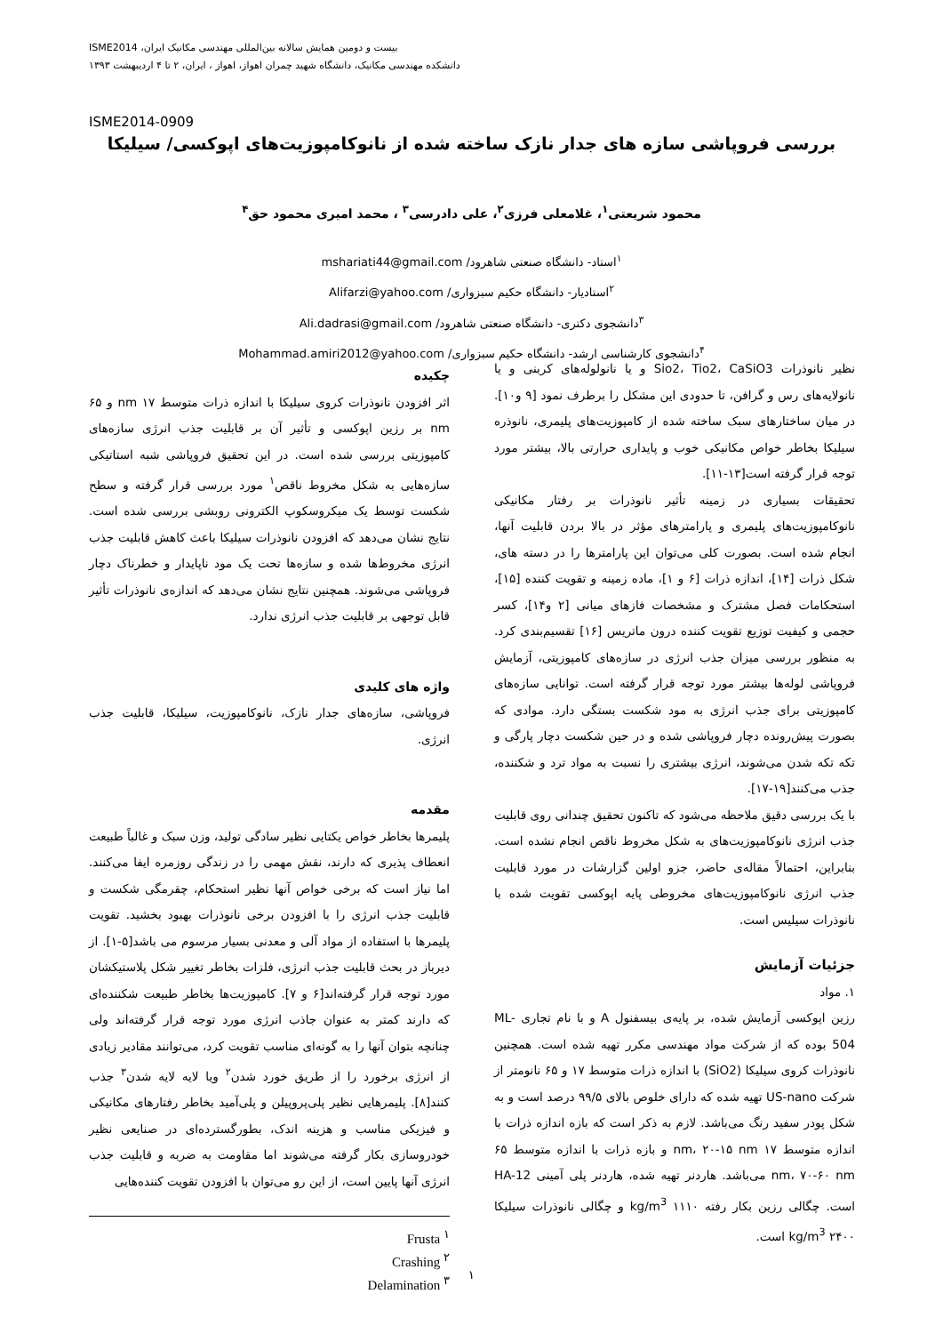بیست و دومین همایش سالانه بین‌المللی مهندسی مکانیک ایران، ISME2014
دانشکده مهندسی مکانیک، دانشگاه شهید چمران اهواز، اهواز ، ایران، ۲ تا ۴ اردیبهشت ۱۳۹۳
ISME2014-0909
بررسی فروپاشی سازه های جدار نازک ساخته شده از نانوکامپوزیت‌های اپوکسی/ سیلیکا
محمود شریعتی<sup>۱</sup>، غلامعلی فرزی<sup>۲</sup>، علی دادرسی<sup>۳</sup> ، محمد امیری محمود حق<sup>۴</sup>
<sup>۱</sup> استاد- دانشگاه صنعتی شاهرود/ mshariati44@gmail.com
<sup>۲</sup> استادیار- دانشگاه حکیم سبزواری/ Alifarzi@yahoo.com
<sup>۳</sup> دانشجوی دکتری- دانشگاه صنعتی شاهرود/ Ali.dadrasi@gmail.com
<sup>۴</sup> دانشجوی کارشناسی ارشد- دانشگاه حکیم سبزواری/ Mohammad.amiri2012@yahoo.com
چکیده
اثر افزودن نانوذرات کروی سیلیکا با اندازه ذرات متوسط ۱۷ nm و ۶۵ nm بر رزین اپوکسی و تأثیر آن بر قابلیت جذب انرژی سازه‌های کامپوزیتی بررسی شده است. در این تحقیق فروپاشی شبه استاتیکی سازه‌هایی به شکل مخروط ناقص<sup>۱</sup> مورد بررسی قرار گرفته و سطح شکست توسط یک میکروسکوپ الکترونی روبشی بررسی شده است. نتایج نشان می‌دهد که افزودن نانوذرات سیلیکا باعث کاهش قابلیت جذب انرژی مخروط‌ها شده و سازه‌ها تحت یک مود ناپایدار و خطرناک دچار فروپاشی می‌شوند. همچنین نتایج نشان می‌دهد که اندازه‌ی نانوذرات تأثیر قابل توجهی بر قابلیت جذب انرژی ندارد.
واژه های کلیدی
فروپاشی، سازه‌های جدار نازک، نانوکامپوزیت، سیلیکا، قابلیت جذب انرژی.
مقدمه
پلیمرها بخاطر خواص یکتایی نظیر سادگی تولید، وزن سبک و غالباً طبیعت انعطاف پذیری که دارند، نقش مهمی را در زندگی روزمره ایفا می‌کنند. اما نیاز است که برخی خواص آنها نظیر استحکام، چقرمگی شکست و قابلیت جذب انرژی را با افزودن برخی نانوذرات بهبود بخشید. تقویت پلیمرها با استفاده از مواد آلی و معدنی بسیار مرسوم می باشد[۵-۱]. از دیرباز در بحث قابلیت جذب انرژی، فلزات بخاطر تغییر شکل پلاستیکشان مورد توجه قرار گرفته‌اند[۶ و ۷]. کامپوزیت‌ها بخاطر طبیعت شکننده‌ای که دارند کمتر به عنوان جاذب انرژی مورد توجه قرار گرفته‌اند ولی چنانچه بتوان آنها را به گونه‌ای مناسب تقویت کرد، می‌توانند مقادیر زیادی از انرژی برخورد را از طریق خورد شدن<sup>۲</sup> ویا لایه لایه شدن<sup>۳</sup> جذب کنند[۸]. پلیمرهایی نظیر پلی‌پروپیلن و پلی‌آمید بخاطر رفتارهای مکانیکی و فیزیکی مناسب و هزینه اندک، بطورگسترده‌ای در صنایعی نظیر خودروسازی بکار گرفته می‌شوند اما مقاومت به ضربه و قابلیت جذب انرژی آنها پایین است، از این رو می‌توان با افزودن تقویت کننده‌هایی
Frusta <sup>۱</sup>
Crashing <sup>۲</sup>
Delamination <sup>۳</sup>
نظیر نانوذرات Sio2، Tio2، CaSiO3 و یا نانولوله‌های کربنی و یا نانولایه‌های رس و گرافن، تا حدودی این مشکل را برطرف نمود [۹ و۱۰]. در میان ساختارهای سبک ساخته شده از کامپوزیت‌های پلیمری، نانوذره سیلیکا بخاطر خواص مکانیکی خوب و پایداری حرارتی بالا، بیشتر مورد توجه قرار گرفته است[۱۳-۱۱].
تحقیقات بسیاری در زمینه تأثیر نانوذرات بر رفتار مکانیکی نانوکامپوزیت‌های پلیمری و پارامترهای مؤثر در بالا بردن قابلیت آنها، انجام شده است. بصورت کلی می‌توان این پارامترها را در دسته های، شکل ذرات [۱۴]، اندازه ذرات [۶ و ۱]، ماده زمینه و تقویت کننده [۱۵]، استحکامات فصل مشترک و مشخصات فازهای میانی [۲ و۱۴]، کسر حجمی و کیفیت توزیع تقویت کننده درون ماتریس [۱۶] تقسیم‌بندی کرد. به منظور بررسی میزان جذب انرژی در سازه‌های کامپوزیتی، آزمایش فروپاشی لوله‌ها بیشتر مورد توجه قرار گرفته است. توانایی سازه‌های کامپوزیتی برای جذب انرژی به مود شکست بستگی دارد. موادی که بصورت پیش‌رونده دچار فروپاشی شده و در حین شکست دچار پارگی و تکه تکه شدن می‌شوند، انرژی بیشتری را نسبت به مواد ترد و شکننده، جذب می‌کنند[۱۹-۱۷].
با یک بررسی دقیق ملاحظه می‌شود که تاکنون تحقیق چندانی روی قابلیت جذب انرژی نانوکامپوزیت‌های به شکل مخروط ناقص انجام نشده است. بنابراین، احتمالاً مقاله‌ی حاضر، جزو اولین گزارشات در مورد قابلیت جذب انرژی نانوکامپوزیت‌های مخروطی پایه اپوکسی تقویت شده با نانوذرات سیلیس است.
جزئیات آزمایش
۱. مواد
رزین اپوکسی آزمایش شده، بر پایه‌ی بیسفنول A و با نام تجاری ML-504 بوده که از شرکت مواد مهندسی مکرر تهیه شده است. همچنین نانوذرات کروی سیلیکا (SiO2) با اندازه ذرات متوسط ۱۷ و ۶۵ نانومتر از شرکت US-nano تهیه شده که دارای خلوص بالای ۹۹/۵ درصد است و به شکل پودر سفید رنگ می‌باشد. لازم به ذکر است که بازه اندازه ذرات با اندازه متوسط ۱۷ nm، ۲۰-۱۵ nm و بازه ذرات با اندازه متوسط ۶۵ nm، ۷۰-۶۰ nm می‌باشد. هاردنر تهیه شده، هاردنر پلی آمینی HA-12 است. چگالی رزین بکار رفته ۱۱۱۰ kg/m<sup>3</sup> و چگالی نانوذرات سیلیکا ۲۴۰۰ kg/m<sup>3</sup> است.
۱